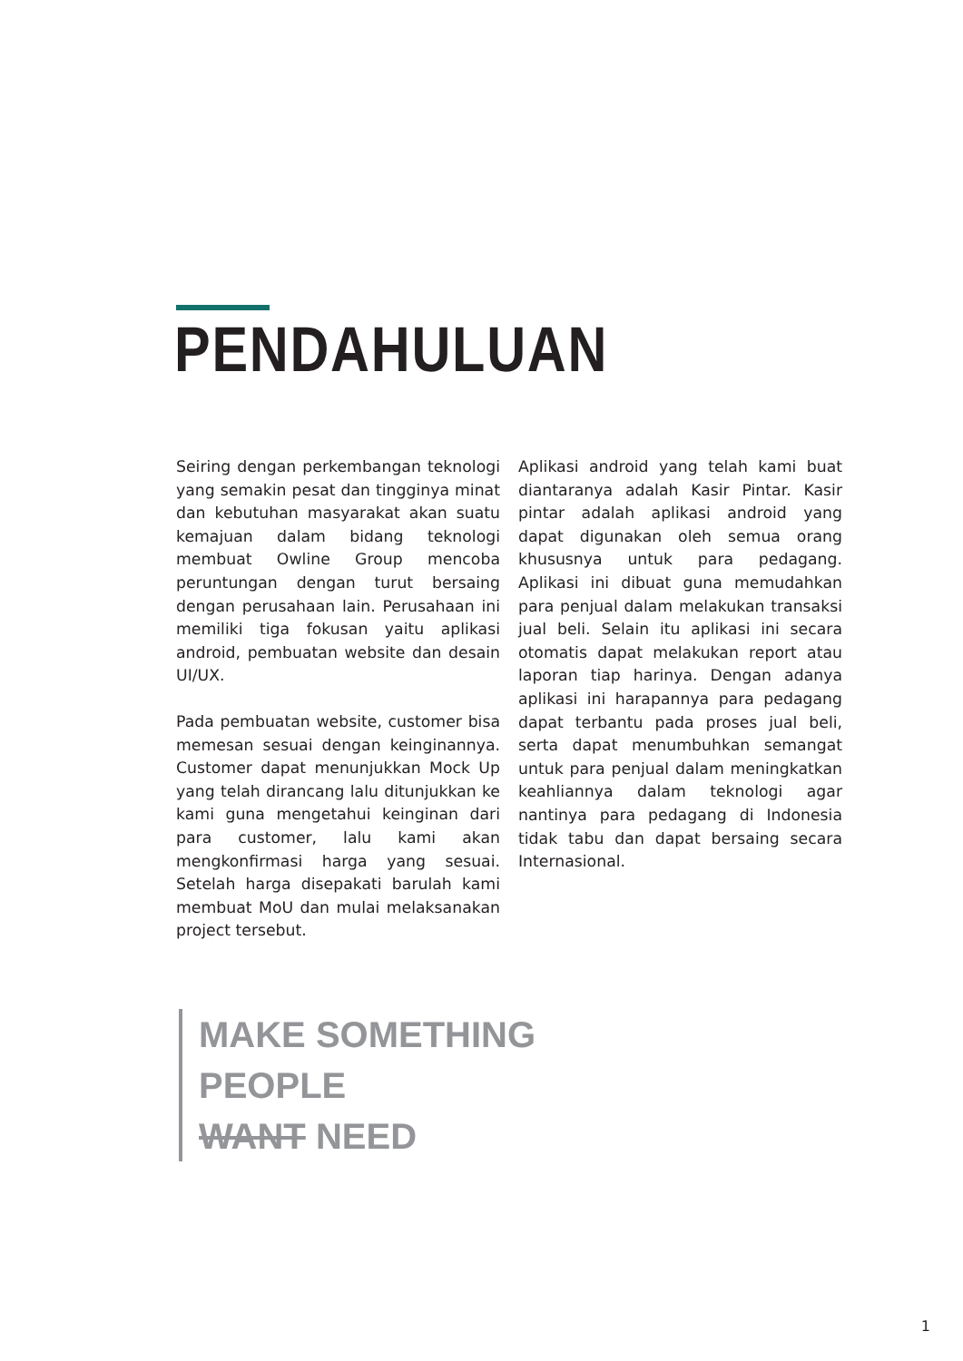PENDAHULUAN
Seiring dengan perkembangan teknologi yang semakin pesat dan tingginya minat dan kebutuhan masyarakat akan suatu kemajuan dalam bidang teknologi membuat Owline Group mencoba peruntungan dengan turut bersaing dengan perusahaan lain. Perusahaan ini memiliki tiga fokusan yaitu aplikasi android, pembuatan website dan desain UI/UX.
Pada pembuatan website, customer bisa memesan sesuai dengan keinginannya. Customer dapat menunjukkan Mock Up yang telah dirancang lalu ditunjukkan ke kami guna mengetahui keinginan dari para customer, lalu kami akan mengkonfirmasi harga yang sesuai. Setelah harga disepakati barulah kami membuat MoU dan mulai melaksanakan project tersebut.
Aplikasi android yang telah kami buat diantaranya adalah Kasir Pintar. Kasir pintar adalah aplikasi android yang dapat digunakan oleh semua orang khususnya untuk para pedagang. Aplikasi ini dibuat guna memudahkan para penjual dalam melakukan transaksi jual beli. Selain itu aplikasi ini secara otomatis dapat melakukan report atau laporan tiap harinya. Dengan adanya aplikasi ini harapannya para pedagang dapat terbantu pada proses jual beli, serta dapat menumbuhkan semangat untuk para penjual dalam meningkatkan keahliannya dalam teknologi agar nantinya para pedagang di Indonesia tidak tabu dan dapat bersaing secara Internasional.
MAKE SOMETHING
PEOPLE
WANT NEED
1